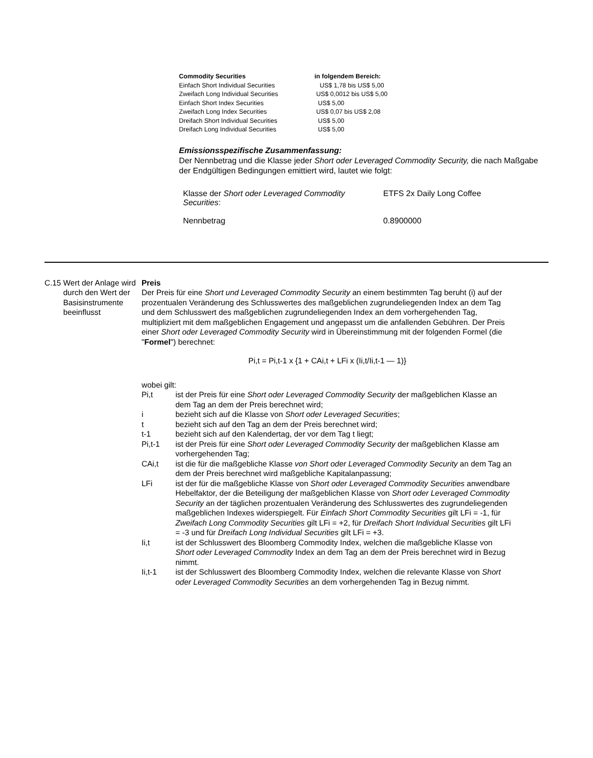| Commodity Securities | in folgendem Bereich: |
| Einfach Short Individual Securities | US$ 1,78 bis US$ 5,00 |
| Zweifach Long Individual Securities | US$ 0,0012 bis US$ 5,00 |
| Einfach Short Index Securities | US$ 5,00 |
| Zweifach Long Index Securities | US$ 0,07 bis US$ 2,08 |
| Dreifach Short Individual Securities | US$ 5,00 |
| Dreifach Long Individual Securities | US$ 5,00 |
Emissionsspezifische Zusammenfassung:
Der Nennbetrag und die Klasse jeder Short oder Leveraged Commodity Security, die nach Maßgabe der Endgültigen Bedingungen emittiert wird, lautet wie folgt:
| Klasse der Short oder Leveraged Commodity Securities : | ETFS 2x Daily Long Coffee |
| Nennbetrag | 0.8900000 |
C.15
Wert der Anlage wird durch den Wert der Basisinstrumente beeinflusst
Preis
Der Preis für eine Short und Leveraged Commodity Security an einem bestimmten Tag beruht (i) auf der prozentualen Veränderung des Schlusswertes des maßgeblichen zugrundeliegenden Index an dem Tag und dem Schlusswert des maßgeblichen zugrundeliegenden Index an dem vorhergehenden Tag, multipliziert mit dem maßgeblichen Engagement und angepasst um die anfallenden Gebühren. Der Preis einer Short oder Leveraged Commodity Security wird in Übereinstimmung mit der folgenden Formel (die "Formel") berechnet:
Pi,t = Pi,t-1 x {1 + CAi,t + LFi x (Ii,t/Ii,t-1 — 1)}
wobei gilt:
Pi,t ist der Preis für eine Short oder Leveraged Commodity Security der maßgeblichen Klasse an dem Tag an dem der Preis berechnet wird;
i bezieht sich auf die Klasse von Short oder Leveraged Securities;
t bezieht sich auf den Tag an dem der Preis berechnet wird;
t-1 bezieht sich auf den Kalendertag, der vor dem Tag t liegt;
Pi,t-1 ist der Preis für eine Short oder Leveraged Commodity Security der maßgeblichen Klasse am vorhergehenden Tag;
CAi,t ist die für die maßgebliche Klasse von Short oder Leveraged Commodity Security an dem Tag an dem der Preis berechnet wird maßgebliche Kapitalanpassung;
LFi ist der für die maßgebliche Klasse von Short oder Leveraged Commodity Securities anwendbare Hebelfaktor, der die Beteiligung der maßgeblichen Klasse von Short oder Leveraged Commodity Security an der täglichen prozentualen Veränderung des Schlusswertes des zugrundeliegenden maßgeblichen Indexes widerspiegelt. Für Einfach Short Commodity Securities gilt LFi = -1, für Zweifach Long Commodity Securities gilt LFi = +2, für Dreifach Short Individual Securities gilt LFi = -3 und für Dreifach Long Individual Securities gilt LFi = +3.
Ii,t ist der Schlusswert des Bloomberg Commodity Index, welchen die maßgebliche Klasse von Short oder Leveraged Commodity Index an dem Tag an dem der Preis berechnet wird in Bezug nimmt.
Ii,t-1 ist der Schlusswert des Bloomberg Commodity Index, welchen die relevante Klasse von Short oder Leveraged Commodity Securities an dem vorhergehenden Tag in Bezug nimmt.